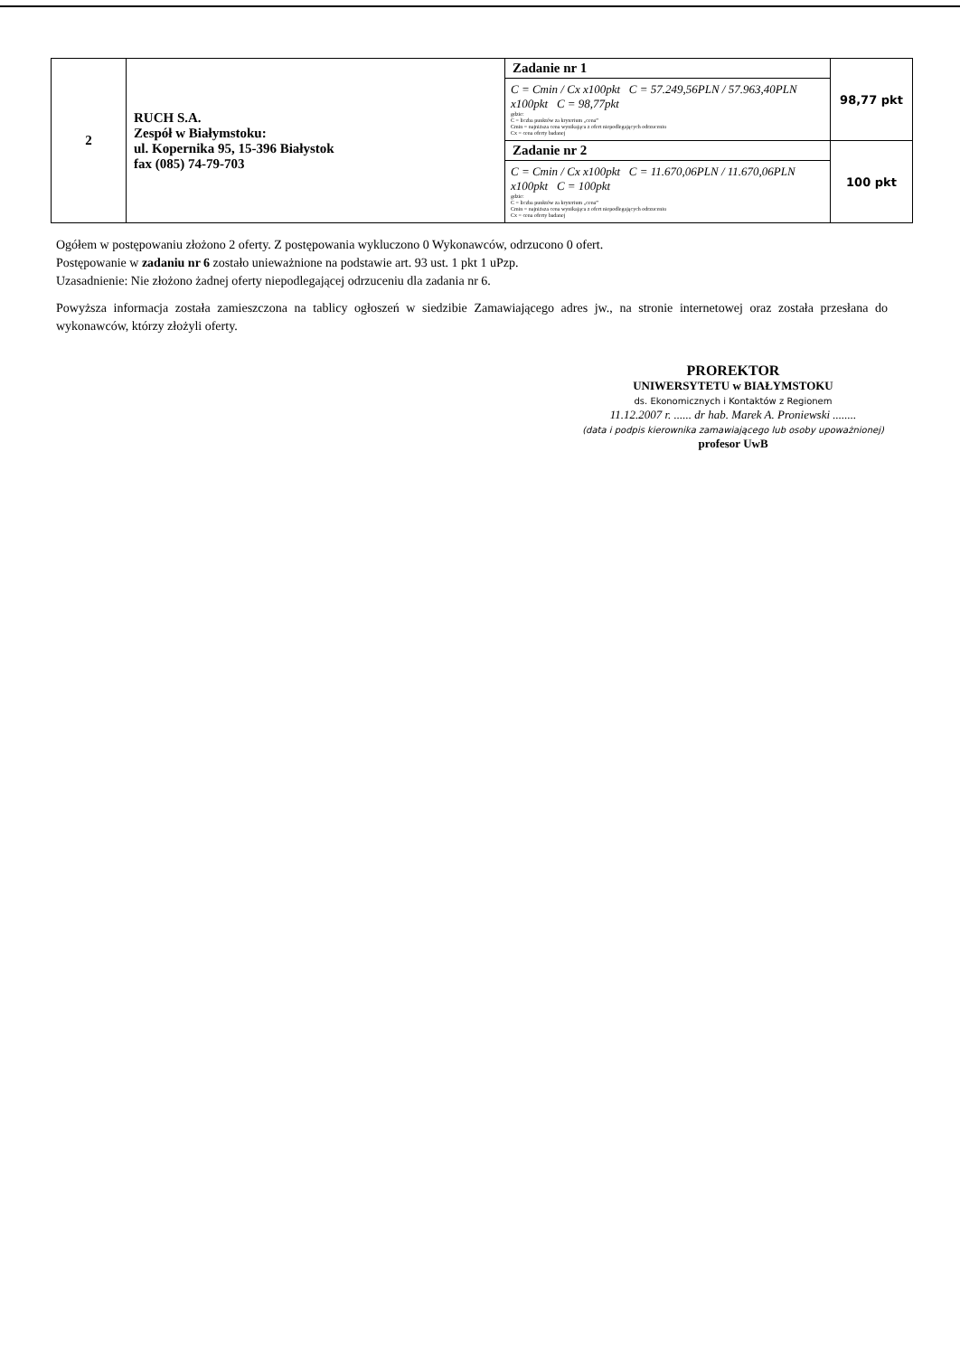| 2 | RUCH S.A. Zespół w Białymstoku: ul. Kopernika 95, 15-396 Białystok fax (085) 74-79-703 | Zadanie nr 1 C = Cmin / Cx x100pkt C = 57.249,56PLN / 57.963,40PLN x100pkt C = 98,77pkt gdzie: C = liczba punktów za kryterium „cena” Cmin = najniższa cena wynikająca z ofert niepodlegających odrzuceniu Cx = cena oferty badanej | 98,77 pkt |
| | | Zadanie nr 2 C = Cmin / Cx x100pkt C = 11.670,06PLN / 11.670,06PLN x100pkt C = 100pkt gdzie: C = liczba punktów za kryterium „cena” Cmin = najniższa cena wynikająca z ofert niepodlegających odrzuceniu Cx = cena oferty badanej | 100 pkt |
Ogółem w postępowaniu złożono 2 oferty. Z postępowania wykluczono 0 Wykonawców, odrzucono 0 ofert.
Postępowanie w zadaniu nr 6 zostało unieważnione na podstawie art. 93 ust. 1 pkt 1 uPzp.
Uzasadnienie: Nie złożono żadnej oferty niepodlegającej odrzuceniu dla zadania nr 6.
Powyższa informacja została zamieszczona na tablicy ogłoszeń w siedzibie Zamawiającego adres jw., na stronie internetowej oraz została przesłana do wykonawców, którzy złożyli oferty.
PROREKTOR
UNIWERSYTETU w BIAŁYMSTOKU
ds. Ekonomicznych i Kontaktów z Regionem
11.12.2007 r. ...... dr hab. Marek A. Proniewski ........
(data i podpis kierownika zamawiającego lub osoby upoważnionej)
profesor UwB